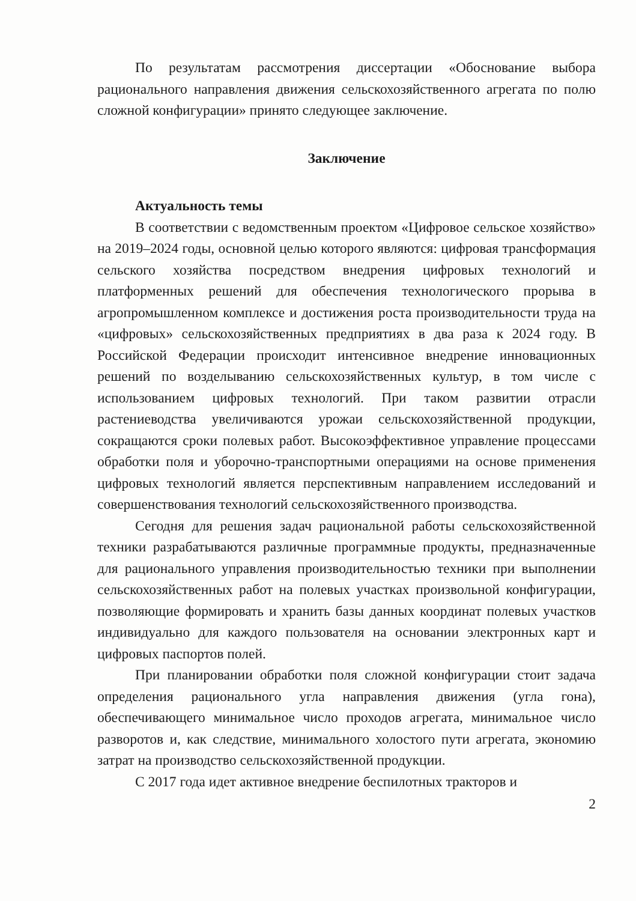По результатам рассмотрения диссертации «Обоснование выбора рационального направления движения сельскохозяйственного агрегата по полю сложной конфигурации» принято следующее заключение.
Заключение
Актуальность темы
В соответствии с ведомственным проектом «Цифровое сельское хозяйство» на 2019–2024 годы, основной целью которого являются: цифровая трансформация сельского хозяйства посредством внедрения цифровых технологий и платформенных решений для обеспечения технологического прорыва в агропромышленном комплексе и достижения роста производительности труда на «цифровых» сельскохозяйственных предприятиях в два раза к 2024 году. В Российской Федерации происходит интенсивное внедрение инновационных решений по возделыванию сельскохозяйственных культур, в том числе с использованием цифровых технологий. При таком развитии отрасли растениеводства увеличиваются урожаи сельскохозяйственной продукции, сокращаются сроки полевых работ. Высокоэффективное управление процессами обработки поля и уборочно-транспортными операциями на основе применения цифровых технологий является перспективным направлением исследований и совершенствования технологий сельскохозяйственного производства.
Сегодня для решения задач рациональной работы сельскохозяйственной техники разрабатываются различные программные продукты, предназначенные для рационального управления производительностью техники при выполнении сельскохозяйственных работ на полевых участках произвольной конфигурации, позволяющие формировать и хранить базы данных координат полевых участков индивидуально для каждого пользователя на основании электронных карт и цифровых паспортов полей.
При планировании обработки поля сложной конфигурации стоит задача определения рационального угла направления движения (угла гона), обеспечивающего минимальное число проходов агрегата, минимальное число разворотов и, как следствие, минимального холостого пути агрегата, экономию затрат на производство сельскохозяйственной продукции.
С 2017 года идет активное внедрение беспилотных тракторов и
2